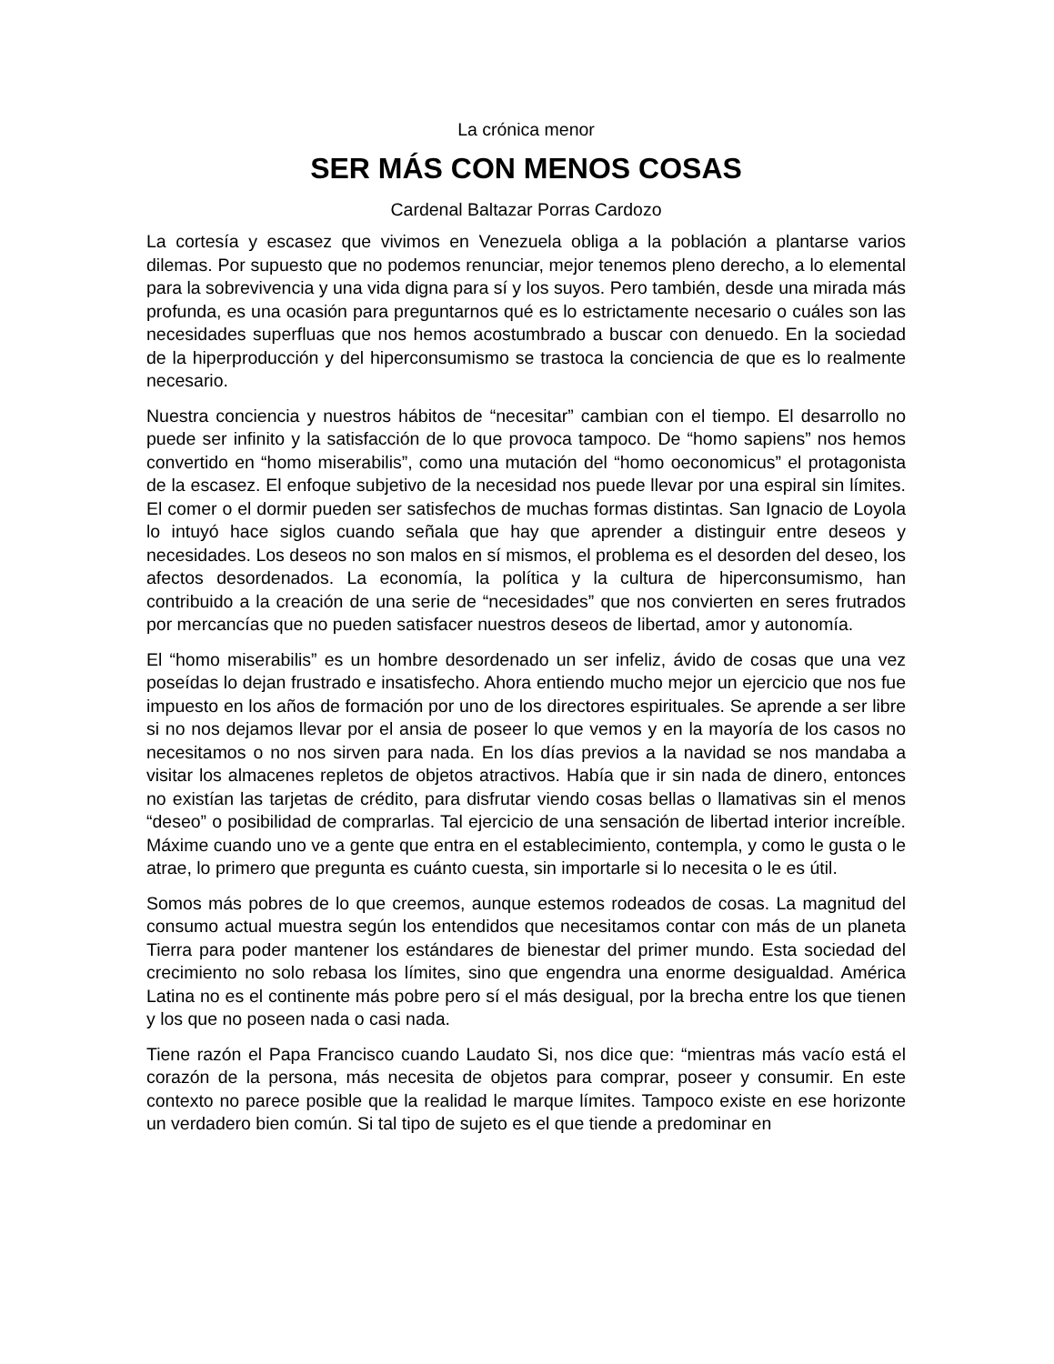La crónica menor
SER MÁS CON MENOS COSAS
Cardenal Baltazar Porras Cardozo
La cortesía y escasez que vivimos en Venezuela obliga a la población a plantarse varios dilemas. Por supuesto que no podemos renunciar, mejor tenemos pleno derecho, a lo elemental para la sobrevivencia y una vida digna para sí y los suyos. Pero también, desde una mirada más profunda, es una ocasión para preguntarnos qué es lo estrictamente necesario o cuáles son las necesidades superfluas que nos hemos acostumbrado a buscar con denuedo. En la sociedad de la hiperproducción y del hiperconsumismo se trastoca la conciencia de que es lo realmente necesario.
Nuestra conciencia y nuestros hábitos de “necesitar” cambian con el tiempo. El desarrollo no puede ser infinito y la satisfacción de lo que provoca tampoco. De “homo sapiens” nos hemos convertido en “homo miserabilis”, como una mutación del “homo oeconomicus” el protagonista de la escasez. El enfoque subjetivo de la necesidad nos puede llevar por una espiral sin límites. El comer o el dormir pueden ser satisfechos de muchas formas distintas. San Ignacio de Loyola lo intuyó hace siglos cuando señala que hay que aprender a distinguir entre deseos y necesidades. Los deseos no son malos en sí mismos, el problema es el desorden del deseo, los afectos desordenados. La economía, la política y la cultura de hiperconsumismo, han contribuido a la creación de una serie de “necesidades” que nos convierten en seres frutrados por mercancías que no pueden satisfacer nuestros deseos de libertad, amor y autonomía.
El “homo miserabilis” es un hombre desordenado un ser infeliz, ávido de cosas que una vez poseídas lo dejan frustrado e insatisfecho. Ahora entiendo mucho mejor un ejercicio que nos fue impuesto en los años de formación por uno de los directores espirituales. Se aprende a ser libre si no nos dejamos llevar por el ansia de poseer lo que vemos y en la mayoría de los casos no necesitamos o no nos sirven para nada. En los días previos a la navidad se nos mandaba a visitar los almacenes repletos de objetos atractivos. Había que ir sin nada de dinero, entonces no existían las tarjetas de crédito, para disfrutar viendo cosas bellas o llamativas sin el menos “deseo” o posibilidad de comprarlas. Tal ejercicio de una sensación de libertad interior increíble. Máxime cuando uno ve a gente que entra en el establecimiento, contempla, y como le gusta o le atrae, lo primero que pregunta es cuánto cuesta, sin importarle si lo necesita o le es útil.
Somos más pobres de lo que creemos, aunque estemos rodeados de cosas. La magnitud del consumo actual muestra según los entendidos que necesitamos contar con más de un planeta Tierra para poder mantener los estándares de bienestar del primer mundo. Esta sociedad del crecimiento no solo rebasa los límites, sino que engendra una enorme desigualdad. América Latina no es el continente más pobre pero sí el más desigual, por la brecha entre los que tienen y los que no poseen nada o casi nada.
Tiene razón el Papa Francisco cuando Laudato Si, nos dice que: “mientras más vacío está el corazón de la persona, más necesita de objetos para comprar, poseer y consumir. En este contexto no parece posible que la realidad le marque límites. Tampoco existe en ese horizonte un verdadero bien común. Si tal tipo de sujeto es el que tiende a predominar en